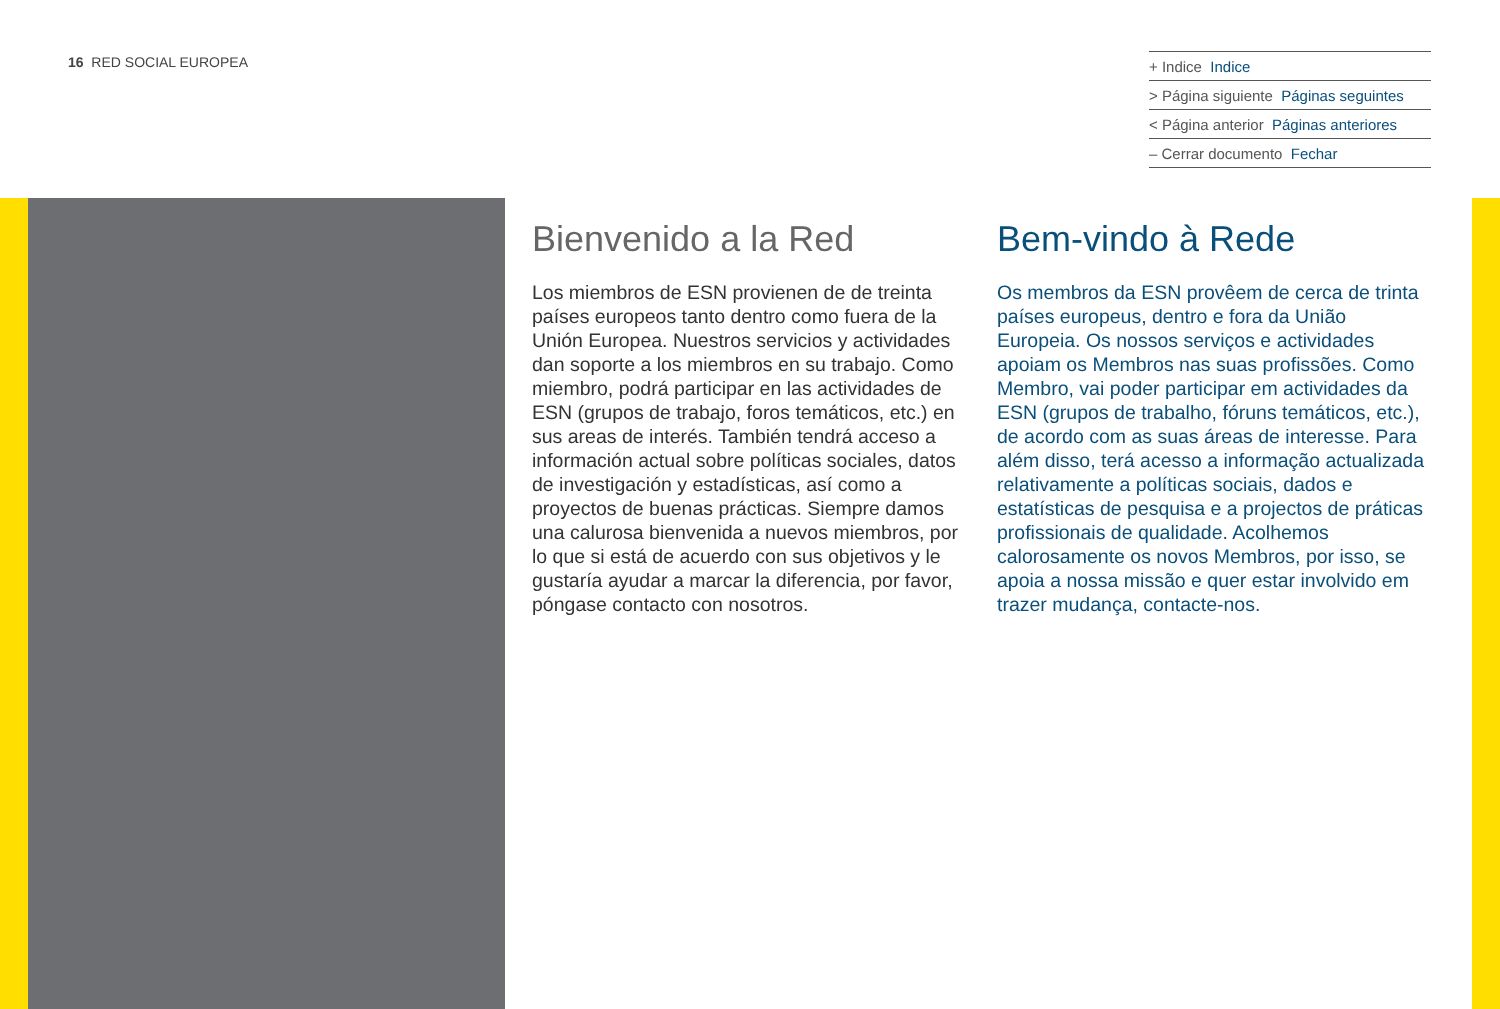16 RED SOCIAL EUROPEA
+ Indice Indice
> Página siguiente Páginas seguintes
< Página anterior Páginas anteriores
– Cerrar documento Fechar
Bienvenido a la Red
Los miembros de ESN provienen de de treinta países europeos tanto dentro como fuera de la Unión Europea. Nuestros servicios y actividades dan soporte a los miembros en su trabajo. Como miembro, podrá participar en las actividades de ESN (grupos de trabajo, foros temáticos, etc.) en sus areas de interés. También tendrá acceso a información actual sobre políticas sociales, datos de investigación y estadísticas, así como a proyectos de buenas prácticas. Siempre damos una calurosa bienvenida a nuevos miembros, por lo que si está de acuerdo con sus objetivos y le gustaría ayudar a marcar la diferencia, por favor, póngase contacto con nosotros.
Bem-vindo à Rede
Os membros da ESN provêem de cerca de trinta países europeus, dentro e fora da União Europeia. Os nossos serviços e actividades apoiam os Membros nas suas profissões. Como Membro, vai poder participar em actividades da ESN (grupos de trabalho, fóruns temáticos, etc.), de acordo com as suas áreas de interesse. Para além disso, terá acesso a informação actualizada relativamente a políticas sociais, dados e estatísticas de pesquisa e a projectos de práticas profissionais de qualidade. Acolhemos calorosamente os novos Membros, por isso, se apoia a nossa missão e quer estar involvido em trazer mudança, contacte-nos.